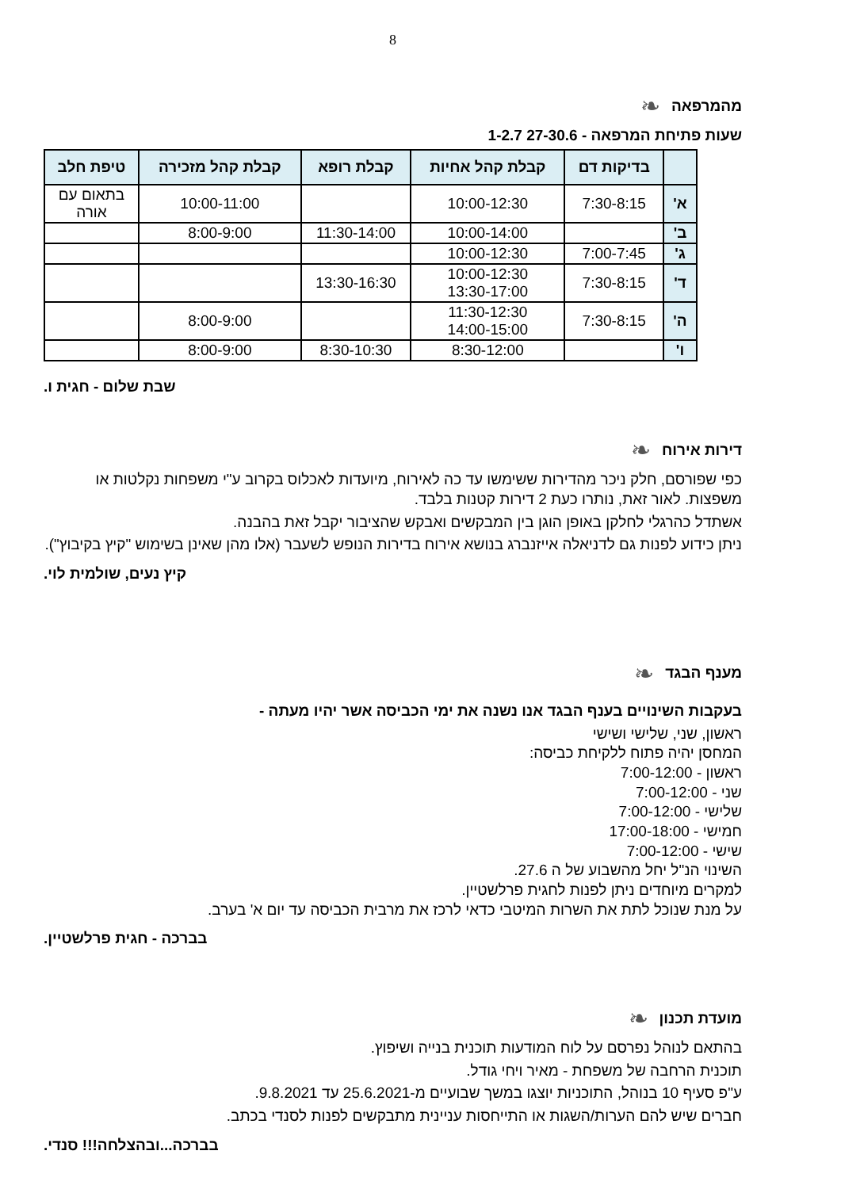8
מהמרפאה ❧
שעות פתיחת המרפאה - 27-30.6 1-2.7
| | בדיקות דם | קבלת קהל אחיות | קבלת רופא | קבלת קהל מזכירה | טיפת חלב |
| --- | --- | --- | --- | --- | --- |
| א' | 7:30-8:15 | 10:00-12:30 | | 10:00-11:00 | בתאום עם אורה |
| ב' | | 10:00-14:00 | 11:30-14:00 | 8:00-9:00 | |
| ג' | 7:00-7:45 | 10:00-12:30 | | | |
| ד' | 7:30-8:15 | 10:00-12:30 13:30-17:00 | 13:30-16:30 | | |
| ה' | 7:30-8:15 | 11:30-12:30 14:00-15:00 | | 8:00-9:00 | |
| ו' | | 8:30-12:00 | 8:30-10:30 | 8:00-9:00 | |
שבת שלום - חגית ו.
דירות אירוח ❧
כפי שפורסם, חלק ניכר מהדירות ששימשו עד כה לאירוח, מיועדות לאכלוס בקרוב ע"י משפחות נקלטות או משפצות. לאור זאת, נותרו כעת 2 דירות קטנות בלבד.
אשתדל כהרגלי לחלקן באופן הוגן בין המבקשים ואבקש שהציבור יקבל זאת בהבנה.
ניתן כידוע לפנות גם לדניאלה אייזנברג בנושא אירוח בדירות הנופש לשעבר (אלו מהן שאינן בשימוש "קיץ בקיבוץ").
קיץ נעים, שולמית לוי.
מענף הבגד ❧
בעקבות השינויים בענף הבגד אנו נשנה את ימי הכביסה אשר יהיו מעתה -
ראשון, שני, שלישי ושישי
המחסן יהיה פתוח ללקיחת כביסה:
ראשון - 7:00-12:00
שני - 7:00-12:00
שלישי - 7:00-12:00
חמישי - 17:00-18:00
שישי - 7:00-12:00
השינוי הנ"ל יחל מהשבוע של ה 27.6.
למקרים מיוחדים ניתן לפנות לחגית פרלשטיין.
על מנת שנוכל לתת את השרות המיטבי כדאי לרכז את מרבית הכביסה עד יום א' בערב.
בברכה - חגית פרלשטיין.
מועדת תכנון ❧
בהתאם לנוהל נפרסם על לוח המודעות תוכנית בנייה ושיפוץ.
תוכנית הרחבה של משפחת - מאיר ויחי גודל.
ע"פ סעיף 10 בנוהל, התוכניות יוצגו במשך שבועיים מ-25.6.2021 עד 9.8.2021.
חברים שיש להם הערות/השגות או התייחסות עניינית מתבקשים לפנות לסנדי בכתב.
בברכה...ובהצלחה!!! סנדי.